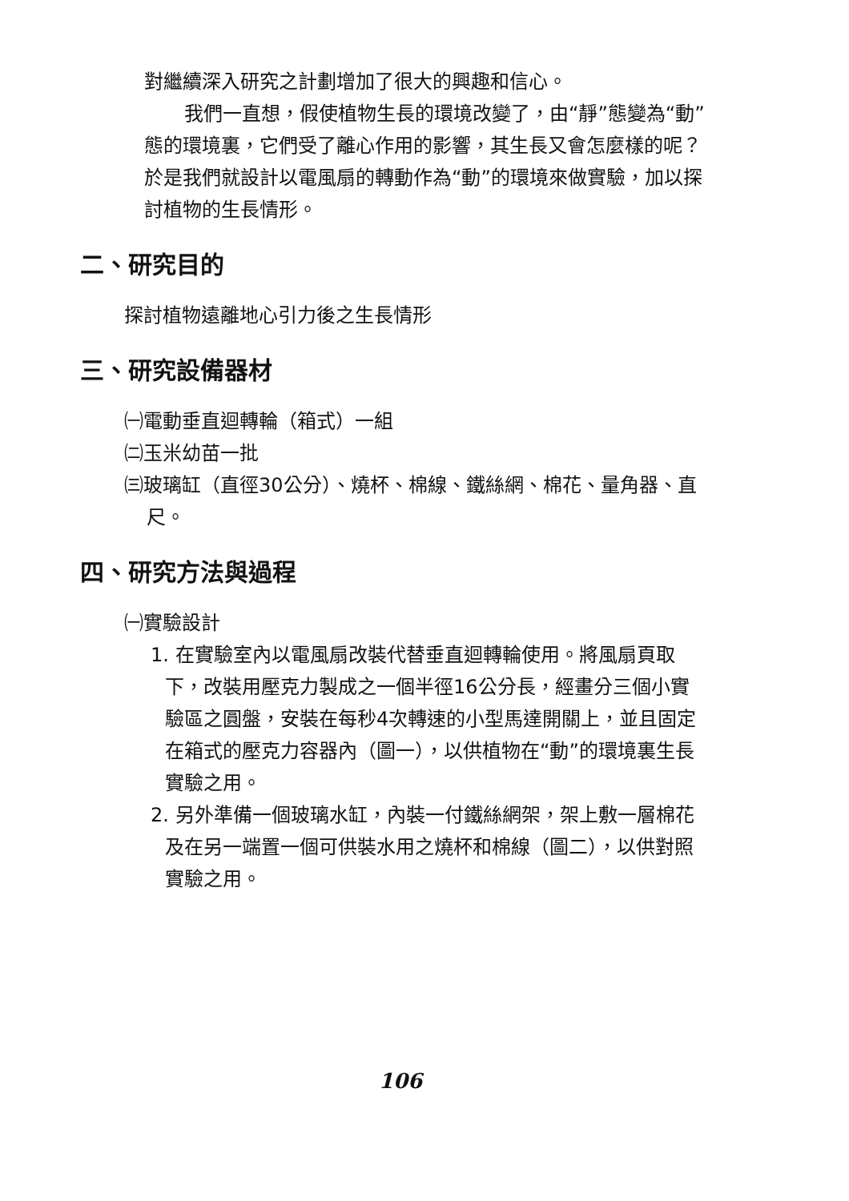對繼續深入研究之計劃增加了很大的興趣和信心。
我們一直想，假使植物生長的環境改變了，由“靜”態變為“動”態的環境裏，它們受了離心作用的影響，其生長又會怎麼樣的呢？於是我們就設計以電風扇的轉動作為“動”的環境來做實驗，加以探討植物的生長情形。
二、研究目的
探討植物遠離地心引力後之生長情形
三、研究設備器材
㈠電動垂直迴轉輪（箱式）一組
㈡玉米幼苗一批
㈢玻璃缸（直徑30公分）、燒杯、棉線、鐵絲網、棉花、量角器、直尺。
四、研究方法與過程
㈠實驗設計
1. 在實驗室內以電風扇改裝代替垂直迴轉輪使用。將風扇頁取下，改裝用壓克力製成之一個半徑16公分長，經畫分三個小實驗區之圓盤，安裝在每秒4次轉速的小型馬達開關上，並且固定在箱式的壓克力容器內（圖一），以供植物在“動”的環境裏生長實驗之用。
2. 另外準備一個玻璃水缸，內裝一付鐵絲網架，架上敷一層棉花及在另一端置一個可供裝水用之燒杯和棉線（圖二），以供對照實驗之用。
106